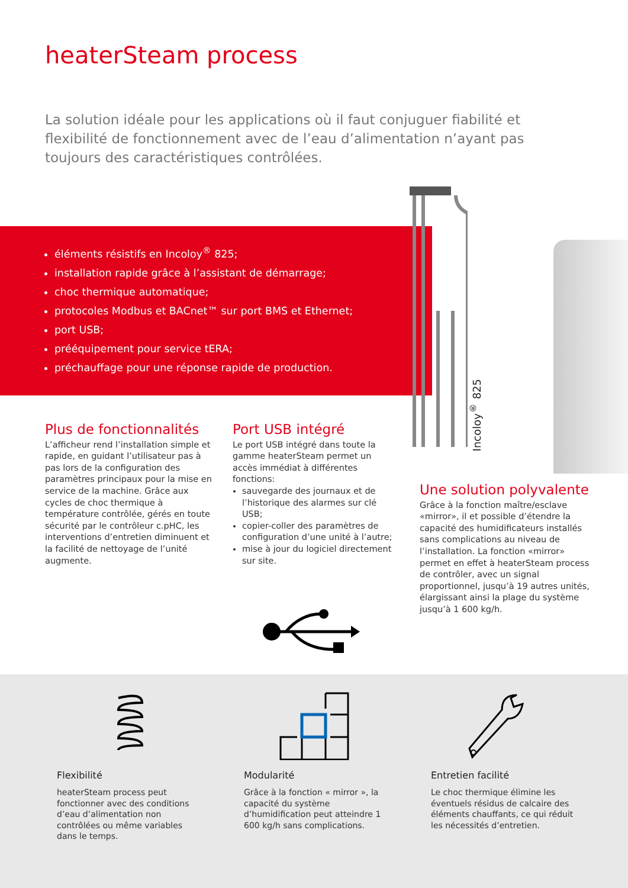heaterSteam process
La solution idéale pour les applications où il faut conjuguer fiabilité et flexibilité de fonctionnement avec de l’eau d’alimentation n’ayant pas toujours des caractéristiques contrôlées.
éléments résistifs en Incoloy<sup>®</sup> 825;
installation rapide grâce à l’assistant de démarrage;
choc thermique automatique;
protocoles Modbus et BACnet™ sur port BMS et Ethernet;
port USB;
prééquipement pour service tERA;
préchauffage pour une réponse rapide de production.
Incoloy<sup>®</sup> 825
Plus de fonctionnalités
L’afficheur rend l’installation simple et rapide, en guidant l’utilisateur pas à pas lors de la configuration des paramètres principaux pour la mise en service de la machine. Grâce aux cycles de choc thermique à température contrôlée, gérés en toute sécurité par le contrôleur c.pHC, les interventions d’entretien diminuent et la facilité de nettoyage de l’unité augmente.
Port USB intégré
Le port USB intégré dans toute la gamme heaterSteam permet un accès immédiat à différentes fonctions:
sauvegarde des journaux et de l’historique des alarmes sur clé USB;
copier-coller des paramètres de configuration d’une unité à l’autre;
mise à jour du logiciel directement sur site.
Une solution polyvalente
Grâce à la fonction maître/esclave «mirror», il et possible d’étendre la capacité des humidificateurs installés sans complications au niveau de l’installation. La fonction «mirror» permet en effet à heaterSteam process de contrôler, avec un signal proportionnel, jusqu’à 19 autres unités, élargissant ainsi la plage du système jusqu’à 1 600 kg/h.
Flexibilité
heaterSteam process peut fonctionner avec des conditions d’eau d’alimentation non contrôlées ou même variables dans le temps.
Modularité
Grâce à la fonction « mirror », la capacité du système d’humidification peut atteindre 1 600 kg/h sans complications.
Entretien facilité
Le choc thermique élimine les éventuels résidus de calcaire des éléments chauffants, ce qui réduit les nécessités d’entretien.